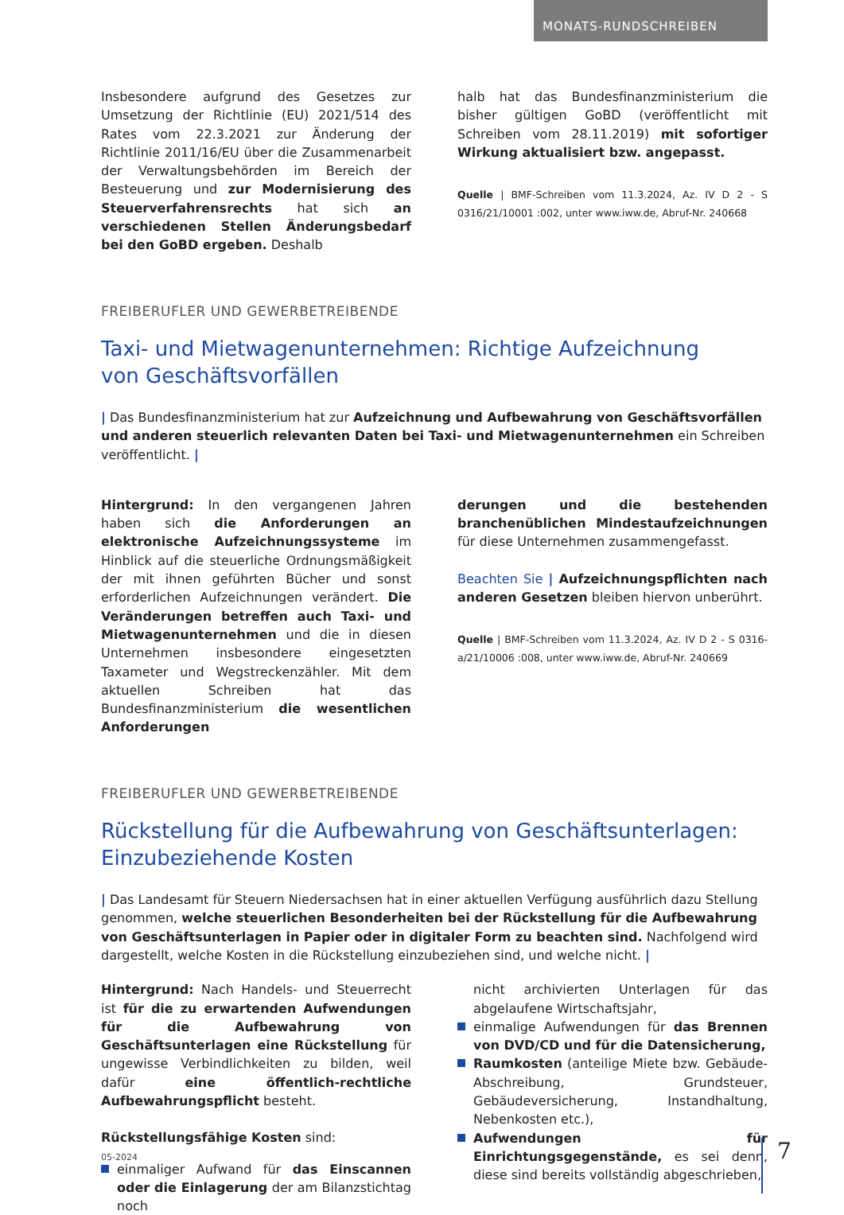MONATS-RUNDSCHREIBEN
Insbesondere aufgrund des Gesetzes zur Umsetzung der Richtlinie (EU) 2021/514 des Rates vom 22.3.2021 zur Änderung der Richtlinie 2011/16/EU über die Zusammenarbeit der Verwaltungsbehörden im Bereich der Besteuerung und zur Modernisierung des Steuerverfahrensrechts hat sich an verschiedenen Stellen Änderungsbedarf bei den GoBD ergeben. Deshalb
halb hat das Bundesfinanzministerium die bisher gültigen GoBD (veröffentlicht mit Schreiben vom 28.11.2019) mit sofortiger Wirkung aktualisiert bzw. angepasst.
Quelle | BMF-Schreiben vom 11.3.2024, Az. IV D 2 - S 0316/21/10001 :002, unter www.iww.de, Abruf-Nr. 240668
FREIBERUFLER UND GEWERBETREIBENDE
Taxi- und Mietwagenunternehmen: Richtige Aufzeichnung
von Geschäftsvorfällen
| Das Bundesfinanzministerium hat zur Aufzeichnung und Aufbewahrung von Geschäftsvorfällen und anderen steuerlich relevanten Daten bei Taxi- und Mietwagenunternehmen ein Schreiben veröffentlicht. |
Hintergrund: In den vergangenen Jahren haben sich die Anforderungen an elektronische Aufzeichnungssysteme im Hinblick auf die steuerliche Ordnungsmäßigkeit der mit ihnen geführten Bücher und sonst erforderlichen Aufzeichnungen verändert. Die Veränderungen betreffen auch Taxi- und Mietwagenunternehmen und die in diesen Unternehmen insbesondere eingesetzten Taxameter und Wegstreckenzähler. Mit dem aktuellen Schreiben hat das Bundesfinanzministerium die wesentlichen Anforderungen
derungen und die bestehenden branchenüblichen Mindestaufzeichnungen für diese Unternehmen zusammengefasst.
Beachten Sie | Aufzeichnungspflichten nach anderen Gesetzen bleiben hiervon unberührt.
Quelle | BMF-Schreiben vom 11.3.2024, Az. IV D 2 - S 0316-a/21/10006 :008, unter www.iww.de, Abruf-Nr. 240669
FREIBERUFLER UND GEWERBETREIBENDE
Rückstellung für die Aufbewahrung von Geschäftsunterlagen:
Einzubeziehende Kosten
| Das Landesamt für Steuern Niedersachsen hat in einer aktuellen Verfügung ausführlich dazu Stellung genommen, welche steuerlichen Besonderheiten bei der Rückstellung für die Aufbewahrung von Geschäftsunterlagen in Papier oder in digitaler Form zu beachten sind. Nachfolgend wird dargestellt, welche Kosten in die Rückstellung einzubeziehen sind, und welche nicht. |
Hintergrund: Nach Handels- und Steuerrecht ist für die zu erwartenden Aufwendungen für die Aufbewahrung von Geschäftsunterlagen eine Rückstellung für ungewisse Verbindlichkeiten zu bilden, weil dafür eine öffentlich-rechtliche Aufbewahrungspflicht besteht.
Rückstellungsfähige Kosten sind:
einmaliger Aufwand für das Einscannen oder die Einlagerung der am Bilanzstichtag noch
nicht archivierten Unterlagen für das abgelaufene Wirtschaftsjahr,
einmalige Aufwendungen für das Brennen von DVD/CD und für die Datensicherung,
Raumkosten (anteilige Miete bzw. Gebäude-Abschreibung, Grundsteuer, Gebäudeversicherung, Instandhaltung, Nebenkosten etc.),
Aufwendungen für Einrichtungsgegenstände, es sei denn, diese sind bereits vollständig abgeschrieben,
05-2024 7